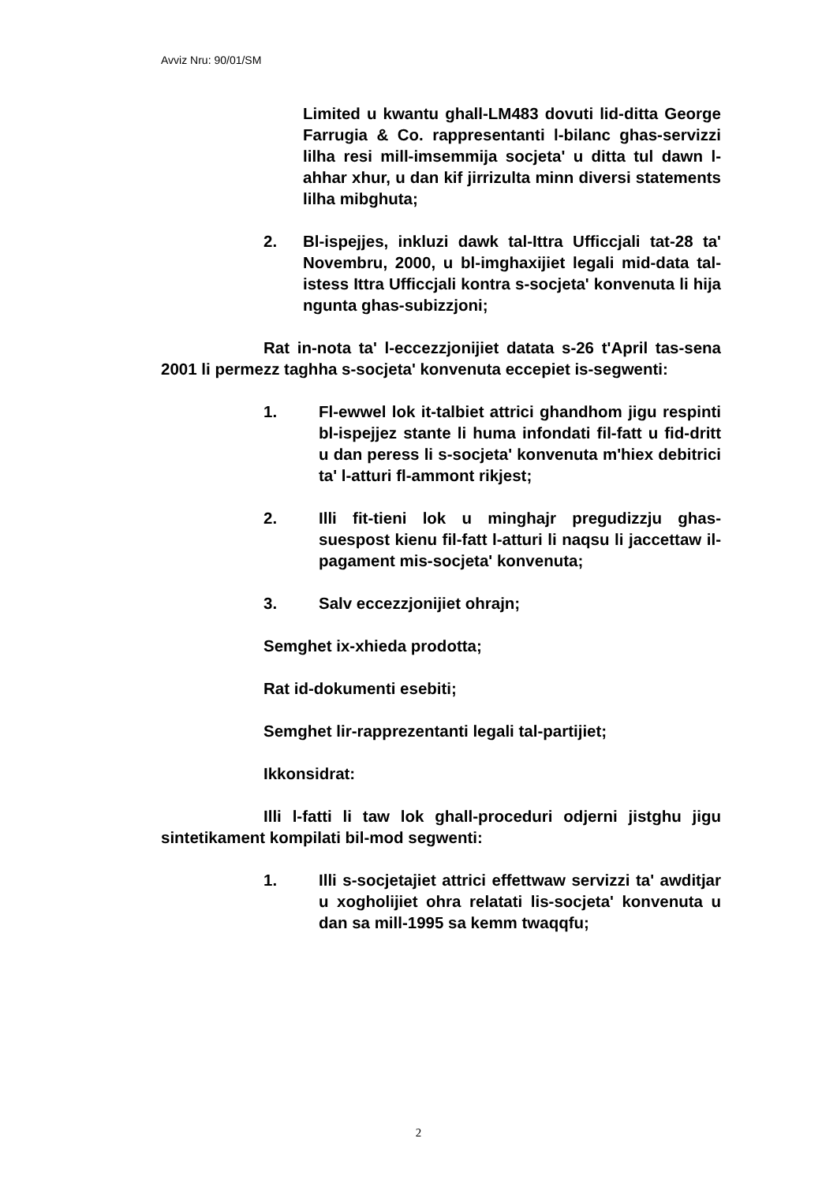Avviz Nru: 90/01/SM
Limited u kwantu ghall-LM483 dovuti lid-ditta George Farrugia & Co. rappresentanti l-bilanc ghas-servizzi lilha resi mill-imsemmija socjeta' u ditta tul dawn l-ahhar xhur, u dan kif jirrizulta minn diversi statements lilha mibghuta;
2. Bl-ispejjes, inkluzi dawk tal-Ittra Ufficcjali tat-28 ta' Novembru, 2000, u bl-imghaxijiet legali mid-data tal-istess Ittra Ufficcjali kontra s-socjeta' konvenuta li hija ngunta ghas-subizzjoni;
Rat in-nota ta' l-eccezzjonijiet datata s-26 t'April tas-sena 2001 li permezz taghha s-socjeta' konvenuta eccepiet is-segwenti:
1. Fl-ewwel lok it-talbiet attrici ghandhom jigu respinti bl-ispejjez stante li huma infondati fil-fatt u fid-dritt u dan peress li s-socjeta' konvenuta m'hiex debitrici ta' l-atturi fl-ammont rikjest;
2. Illi fit-tieni lok u minghajr pregudizzju ghas-suespost kienu fil-fatt l-atturi li naqsu li jaccettaw il-pagament mis-socjeta' konvenuta;
3. Salv eccezzjonijiet ohrajn;
Semghet ix-xhieda prodotta;
Rat id-dokumenti esebiti;
Semghet lir-rapprezentanti legali tal-partijiet;
Ikkonsidrat:
Illi l-fatti li taw lok ghall-proceduri odjerni jistghu jigu sintetikament kompilati bil-mod segwenti:
1. Illi s-socjetajiet attrici effettwaw servizzi ta' awditjar u xogholijiet ohra relatati lis-socjeta' konvenuta u dan sa mill-1995 sa kemm twaqqfu;
2